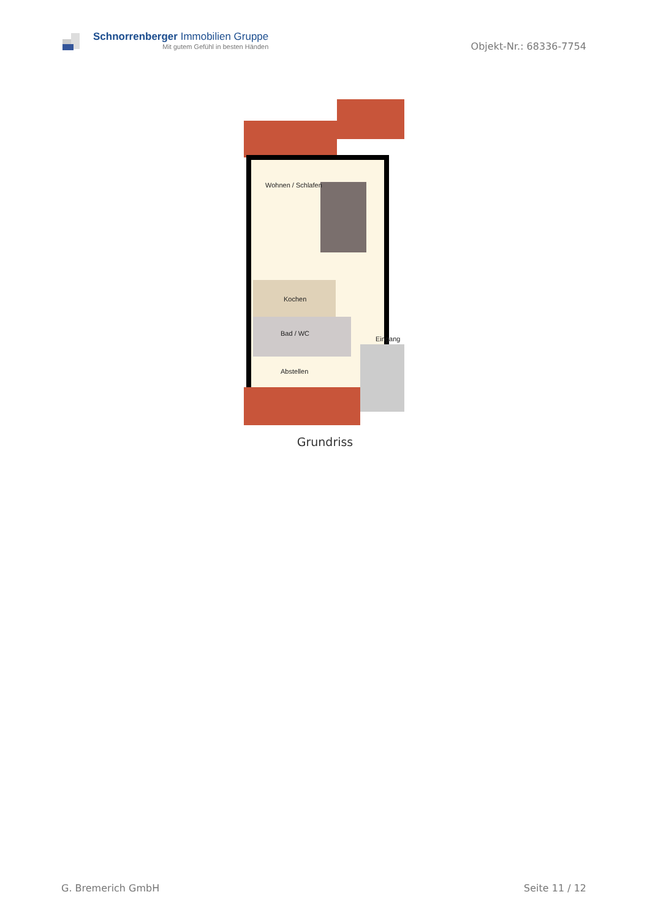Schnorrenberger Immobilien Gruppe
Mit gutem Gefühl in besten Händen
Objekt-Nr.: 68336-7754
Wohnen / Schlafen
Kochen
Bad / WC
Abstellen
Eingang
Grundriss
G. Bremerich GmbH Seite 11 / 12